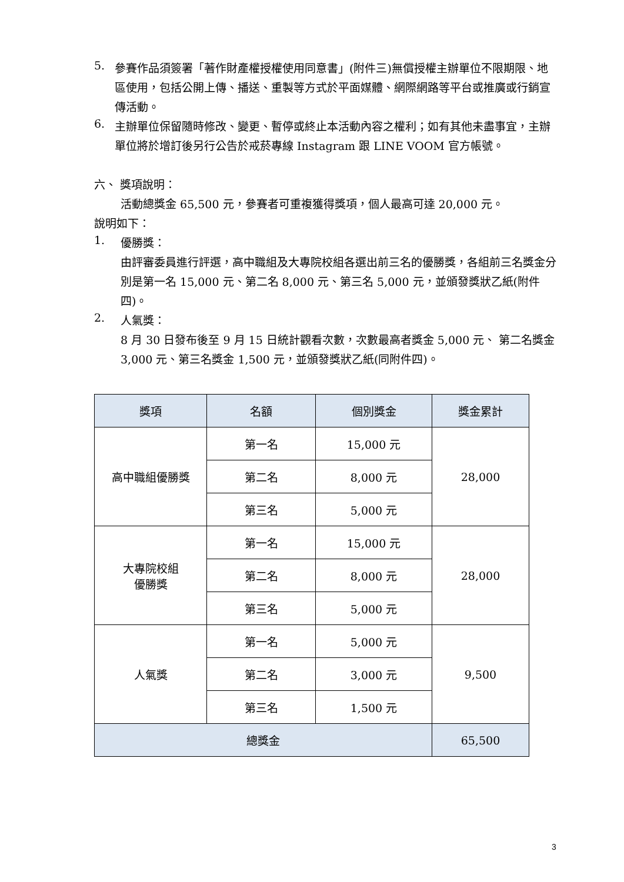5.
參賽作品須簽署「著作財產權授權使用同意書」(附件三)無償授權主辦單位不限期限、地區使用，包括公開上傳、播送、重製等方式於平面媒體、網際網路等平台或推廣或行銷宣傳活動。
6.
主辦單位保留隨時修改、變更、暫停或終止本活動內容之權利；如有其他未盡事宜，主辦單位將於增訂後另行公告於戒菸專線 Instagram 跟 LINE VOOM 官方帳號。
六、 獎項說明：
活動總獎金 65,500 元，參賽者可重複獲得獎項，個人最高可達 20,000 元。
說明如下：
1.
優勝獎：
由評審委員進行評選，高中職組及大專院校組各選出前三名的優勝獎，各組前三名獎金分別是第一名 15,000 元、第二名 8,000 元、第三名 5,000 元，並頒發獎狀乙紙(附件四)。
2.
人氣獎：
8 月 30 日發布後至 9 月 15 日統計觀看次數，次數最高者獎金 5,000 元、 第二名獎金 3,000 元、第三名獎金 1,500 元，並頒發獎狀乙紙(同附件四)。
| 獎項 | 名額 | 個別獎金 | 獎金累計 |
| --- | --- | --- | --- |
| 高中職組優勝獎 | 第一名 | 15,000 元 | 28,000 |
| | 第二名 | 8,000 元 | |
| | 第三名 | 5,000 元 | |
| 大專院校組 優勝獎 | 第一名 | 15,000 元 | 28,000 |
| | 第二名 | 8,000 元 | |
| | 第三名 | 5,000 元 | |
| 人氣獎 | 第一名 | 5,000 元 | 9,500 |
| | 第二名 | 3,000 元 | |
| | 第三名 | 1,500 元 | |
| 總獎金 | | | 65,500 |
3